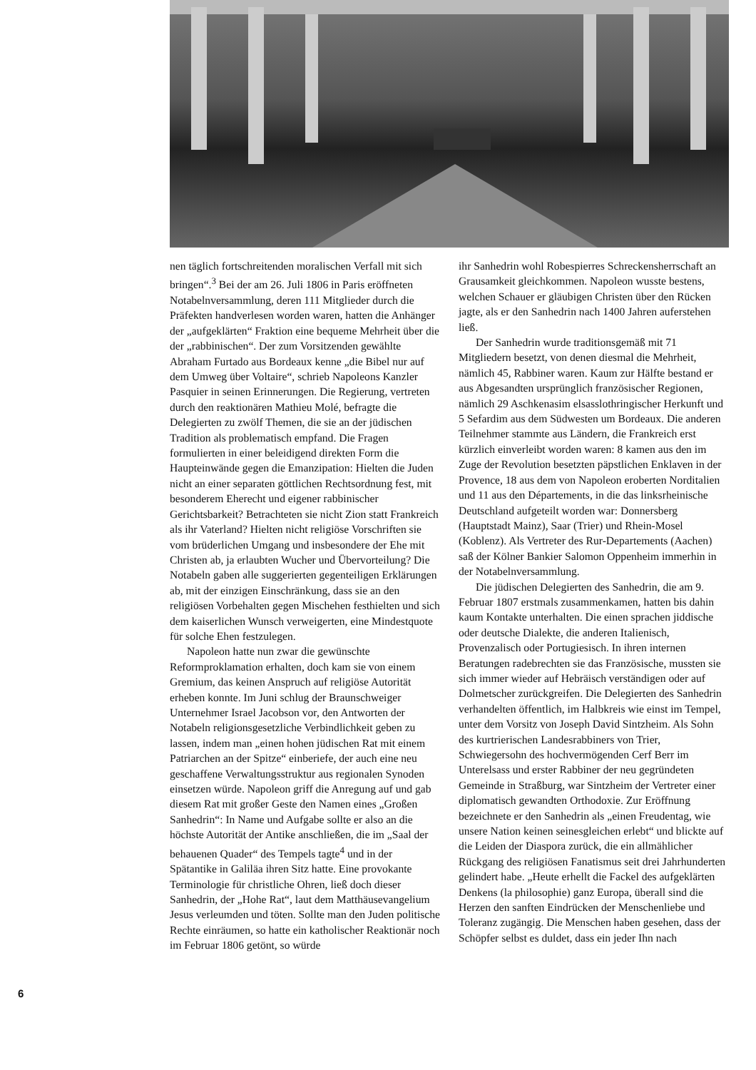nen täglich fortschreitenden moralischen Verfall mit sich bringen“.<sup>3</sup> Bei der am 26. Juli 1806 in Paris eröffneten Notabelnversammlung, deren 111 Mitglieder durch die Präfekten handverlesen worden waren, hatten die Anhänger der „aufgeklärten“ Fraktion eine bequeme Mehrheit über die der „rabbinischen“. Der zum Vorsitzenden gewählte Abraham Furtado aus Bordeaux kenne „die Bibel nur auf dem Umweg über Voltaire“, schrieb Napoleons Kanzler Pasquier in seinen Erinnerungen. Die Regierung, vertreten durch den reaktionären Mathieu Molé, befragte die Delegierten zu zwölf Themen, die sie an der jüdischen Tradition als problematisch empfand. Die Fragen formulierten in einer beleidigend direkten Form die Haupteinwände gegen die Emanzipation: Hielten die Juden nicht an einer separaten göttlichen Rechtsordnung fest, mit besonderem Eherecht und eigener rabbinischer Gerichtsbarkeit? Betrachteten sie nicht Zion statt Frankreich als ihr Vaterland? Hielten nicht religiöse Vorschriften sie vom brüderlichen Umgang und insbesondere der Ehe mit Christen ab, ja erlaubten Wucher und Übervorteilung? Die Notabeln gaben alle suggerierten gegenteiligen Erklärungen ab, mit der einzigen Einschränkung, dass sie an den religiösen Vorbehalten gegen Mischehen festhielten und sich dem kaiserlichen Wunsch verweigerten, eine Mindestquote für solche Ehen festzulegen.
Napoleon hatte nun zwar die gewünschte Reformproklamation erhalten, doch kam sie von einem Gremium, das keinen Anspruch auf religiöse Autorität erheben konnte. Im Juni schlug der Braunschweiger Unternehmer Israel Jacobson vor, den Antworten der Notabeln religionsgesetzliche Verbindlichkeit geben zu lassen, indem man „einen hohen jüdischen Rat mit einem Patriarchen an der Spitze“ einberiefe, der auch eine neu geschaffene Verwaltungsstruktur aus regionalen Synoden einsetzen würde. Napoleon griff die Anregung auf und gab diesem Rat mit großer Geste den Namen eines „Großen Sanhedrin“: In Name und Aufgabe sollte er also an die höchste Autorität der Antike anschließen, die im „Saal der behauenen Quader“ des Tempels tagte<sup>4</sup> und in der Spätantike in Galiläa ihren Sitz hatte. Eine provokante Terminologie für christliche Ohren, ließ doch dieser Sanhedrin, der „Hohe Rat“, laut dem Matthäusevangelium Jesus verleumden und töten. Sollte man den Juden politische Rechte einräumen, so hatte ein katholischer Reaktionär noch im Februar 1806 getönt, so würde
ihr Sanhedrin wohl Robespierres Schreckensherrschaft an Grausamkeit gleichkommen. Napoleon wusste bestens, welchen Schauer er gläubigen Christen über den Rücken jagte, als er den Sanhedrin nach 1400 Jahren auferstehen ließ.
Der Sanhedrin wurde traditionsgemäß mit 71 Mitgliedern besetzt, von denen diesmal die Mehrheit, nämlich 45, Rabbiner waren. Kaum zur Hälfte bestand er aus Abgesandten ursprünglich französischer Regionen, nämlich 29 Aschkenasim elsasslothringischer Herkunft und 5 Sefardim aus dem Südwesten um Bordeaux. Die anderen Teilnehmer stammte aus Ländern, die Frankreich erst kürzlich einverleibt worden waren: 8 kamen aus den im Zuge der Revolution besetzten päpstlichen Enklaven in der Provence, 18 aus dem von Napoleon eroberten Norditalien und 11 aus den Départements, in die das linksrheinische Deutschland aufgeteilt worden war: Donnersberg (Hauptstadt Mainz), Saar (Trier) und Rhein-Mosel (Koblenz). Als Vertreter des Rur-Departements (Aachen) saß der Kölner Bankier Salomon Oppenheim immerhin in der Notabelnversammlung.
Die jüdischen Delegierten des Sanhedrin, die am 9. Februar 1807 erstmals zusammenkamen, hatten bis dahin kaum Kontakte unterhalten. Die einen sprachen jiddische oder deutsche Dialekte, die anderen Italienisch, Provenzalisch oder Portugiesisch. In ihren internen Beratungen radebrechten sie das Französische, mussten sie sich immer wieder auf Hebräisch verständigen oder auf Dolmetscher zurückgreifen. Die Delegierten des Sanhedrin verhandelten öffentlich, im Halbkreis wie einst im Tempel, unter dem Vorsitz von Joseph David Sintzheim. Als Sohn des kurtrierischen Landesrabbiners von Trier, Schwiegersohn des hochvermögenden Cerf Berr im Unterelsass und erster Rabbiner der neu gegründeten Gemeinde in Straßburg, war Sintzheim der Vertreter einer diplomatisch gewandten Orthodoxie. Zur Eröffnung bezeichnete er den Sanhedrin als „einen Freudentag, wie unsere Nation keinen seinesgleichen erlebt“ und blickte auf die Leiden der Diaspora zurück, die ein allmählicher Rückgang des religiösen Fanatismus seit drei Jahrhunderten gelindert habe. „Heute erhellt die Fackel des aufgeklärten Denkens (la philosophie) ganz Europa, überall sind die Herzen den sanften Eindrücken der Menschenliebe und Toleranz zugängig. Die Menschen haben gesehen, dass der Schöpfer selbst es duldet, dass ein jeder Ihn nach
6